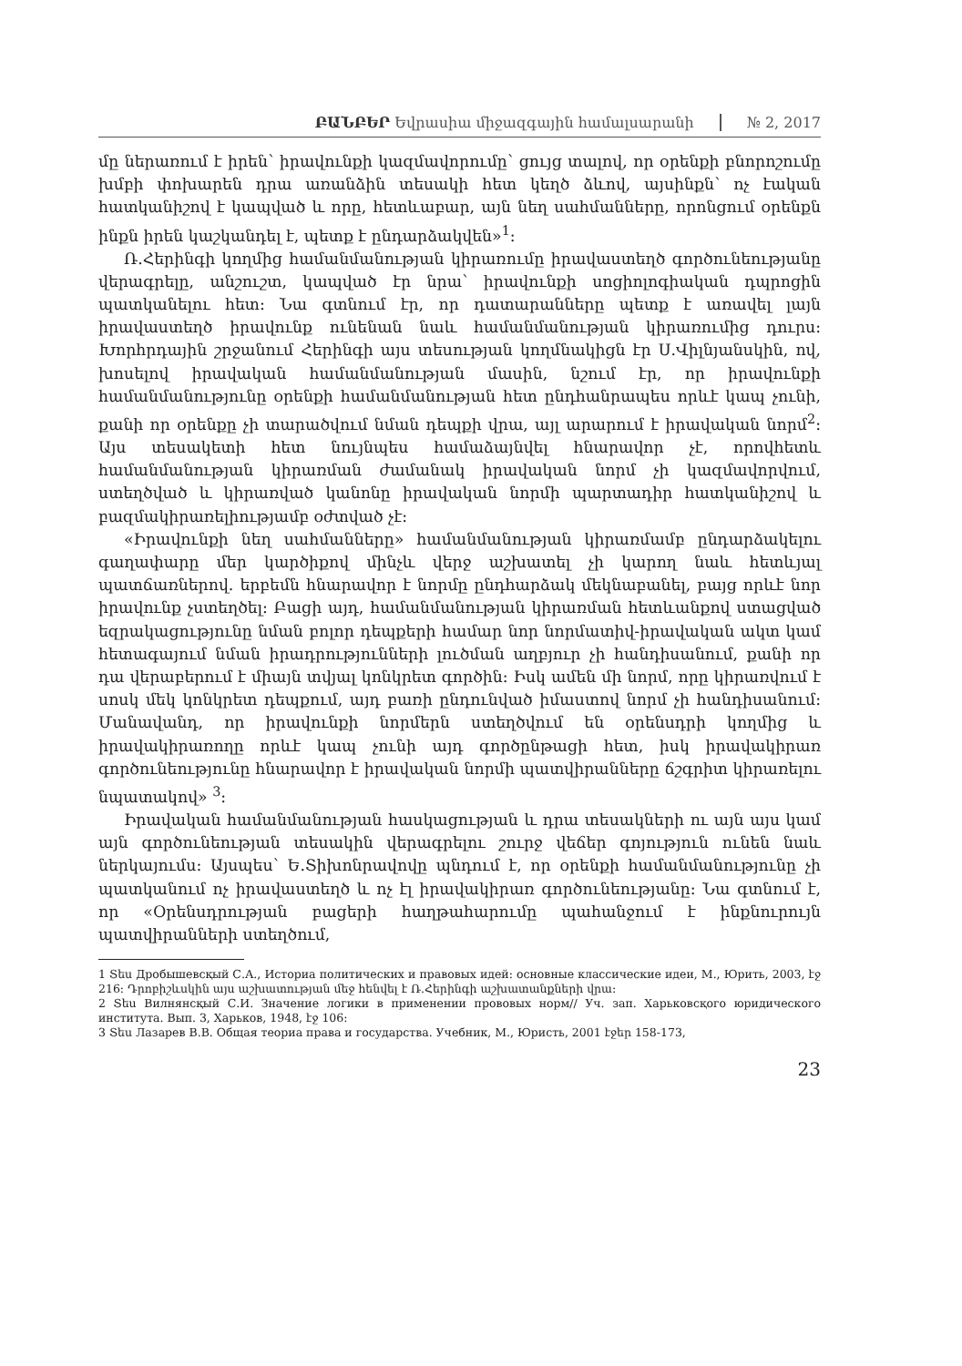ԲԱՆԲԵՐ Եվրասիա միջազգային համալսարանի № 2, 2017
մը ներառում է իրեն՝ իրավունքի կազմավորումը՝ ցույց տալով, որ օրենքի բնորոշումը խմբի փոխարեն դրա առանձին տեսակի հետ կեղծ ձևով, այսինքն՝ ոչ էական հատկանիշով է կապված և որը, հետևաբար, այն նեղ սահմանները, որոնցում օրենքն ինքն իրեն կաշկանդել է, պետք է ընդարձակվեն»<sup>1</sup>:
Ռ.Հերինգի կողմից համանմանության կիրառումը իրավաստեղծ գործունեությանը վերագրելը, անշուշտ, կապված էր նրա՝ իրավունքի սոցիոլոգիական դպրոցին պատկանելու հետ: Նա գտնում էր, որ դատարանները պետք է առավել լայն իրավաստեղծ իրավունք ունենան նաև համանմանության կիրառումից դուրս: Խորհրդային շրջանում Հերինգի այս տեսության կողմնակիցն էր Ս.Վիլնյանսկին, ով, խոսելով իրավական համանմանության մասին, նշում էր, որ իրավունքի համանմանությունը օրենքի համանմանության հետ ընդհանրապես որևէ կապ չունի, քանի որ օրենքը չի տարածվում նման դեպքի վրա, այլ արարում է իրավական նորմ<sup>2</sup>: Այս տեսակետի հետ նույնպես համաձայնվել հնարավոր չէ, որովհետև համանմանության կիրառման ժամանակ իրավական նորմ չի կազմավորվում, ստեղծված և կիրառված կանոնը իրավական նորմի պարտադիր հատկանիշով և բազմակիրառելիությամբ օժտված չէ:
«Իրավունքի նեղ սահմանները» համանմանության կիրառմամբ ընդարձակելու գաղափարը մեր կարծիքով մինչև վերջ աշխատել չի կարող նաև հետևյալ պատճառներով. երբեմն հնարավոր է նորմը ընդհարձակ մեկնաբանել, բայց որևէ նոր իրավունք չստեղծել: Բացի այդ, համանմանության կիրառման հետևանքով ստացված եզրակացությունը նման բոլոր դեպքերի համար նոր նորմատիվ-իրավական ակտ կամ հետագայում նման իրադրությունների լուծման աղբյուր չի հանդիսանում, քանի որ դա վերաբերում է միայն տվյալ կոնկրետ գործին: Իսկ ամեն մի նորմ, որը կիրառվում է սոսկ մեկ կոնկրետ դեպքում, այդ բառի ընդունված իմաստով նորմ չի հանդիսանում: Մանավանդ, որ իրավունքի նորմերն ստեղծվում են օրենսդրի կողմից և իրավակիրառողը որևէ կապ չունի այդ գործընթացի հետ, իսկ իրավակիրառ գործունեությունը հնարավոր է իրավական նորմի պատվիրանները ճշգրիտ կիրառելու նպատակով» <sup>3</sup>:
Իրավական համանմանության հասկացության և դրա տեսակների ու այն այս կամ այն գործունեության տեսակին վերագրելու շուրջ վեճեր գոյություն ունեն նաև ներկայումս: Այսպես՝ Ե.Տիխոնրավովը պնդում է, որ օրենքի համանմանությունը չի պատկանում ոչ իրավաստեղծ և ոչ էլ իրավակիրառ գործունեությանը: Նա գտնում է, որ «Օրենսդրության բացերի հաղթահարումը պահանջում է ինքնուրույն պատվիրանների ստեղծում,
1 Տես Дробышевсқый С.А., Историа политических и правовых идей: основные классические идеи, М., Юрить, 2003, էջ 216: Դրոբիշևսկին այս աշխատության մեջ հենվել է Ռ.Հերինգի աշխատանքների վրա:
2 Տես Вилнянсқый С.И. Значение логики в применении прововых норм// Уч. зап. Харьковсқого юридического института. Вып. 3, Харьков, 1948, էջ 106:
3 Տես Лазарев В.В. Общая теориа права и государства. Учебник, М., Юристь, 2001 էջեր 158-173,
23